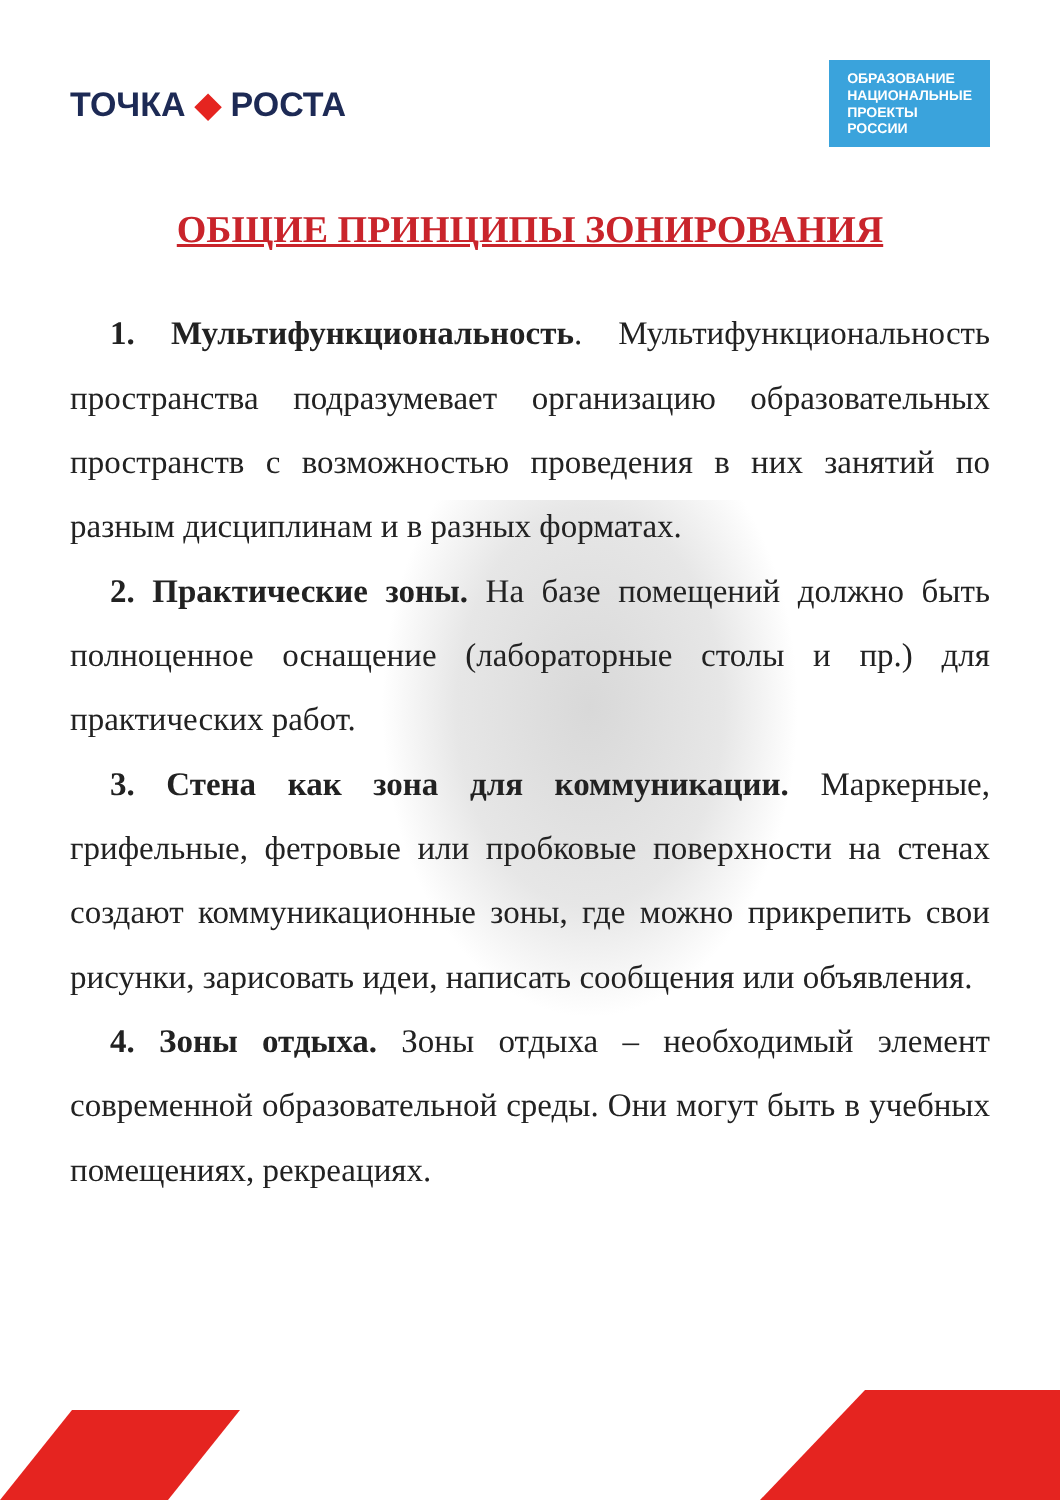ТОЧКА ◆ РОСТА
ОБРАЗОВАНИЕ
НАЦИОНАЛЬНЫЕ
ПРОЕКТЫ
РОССИИ
ОБЩИЕ ПРИНЦИПЫ ЗОНИРОВАНИЯ
1. Мультифункциональность. Мультифункциональность пространства подразумевает организацию образовательных пространств с возможностью проведения в них занятий по разным дисциплинам и в разных форматах.
2. Практические зоны. На базе помещений должно быть полноценное оснащение (лабораторные столы и пр.) для практических работ.
3. Стена как зона для коммуникации. Маркерные, грифельные, фетровые или пробковые поверхности на стенах создают коммуникационные зоны, где можно прикрепить свои рисунки, зарисовать идеи, написать сообщения или объявления.
4. Зоны отдыха. Зоны отдыха – необходимый элемент современной образовательной среды. Они могут быть в учебных помещениях, рекреациях.